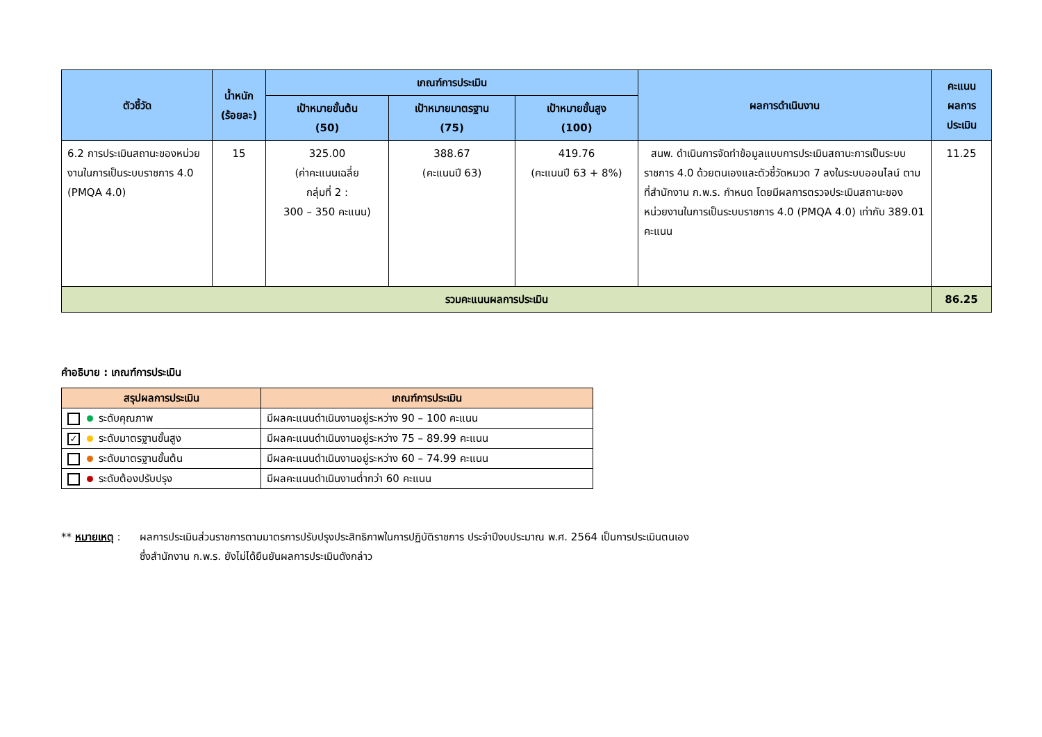| ตัวชี้วัด | น้ำหนัก (ร้อยละ) | เกณฑ์การประเมิน | | | ผลการดำเนินงาน | คะแนน ผลการ ประเมิน |
| --- | --- | --- | --- | --- | --- | --- |
| | | เป้าหมายขั้นต้น (50) | เป้าหมายมาตรฐาน (75) | เป้าหมายขั้นสูง (100) | | |
| 6.2 การประเมินสถานะของหน่วยงานในการเป็นระบบราชการ 4.0 (PMQA 4.0) | 15 | 325.00 (ค่าคะแนนเฉลี่ย กลุ่มที่ 2 : 300 – 350 คะแนน) | 388.67 (คะแนนปี 63) | 419.76 (คะแนนปี 63 + 8%) | สนพ. ดำเนินการจัดทำข้อมูลแบบการประเมินสถานะการเป็นระบบราชการ 4.0 ด้วยตนเองและตัวชี้วัดหมวด 7 ลงในระบบออนไลน์ ตามที่สำนักงาน ก.พ.ร. กำหนด โดยมีผลการตรวจประเมินสถานะของหน่วยงานในการเป็นระบบราชการ 4.0 (PMQA 4.0) เท่ากับ 389.01 คะแนน | 11.25 |
| รวมคะแนนผลการประเมิน | | | | | | 86.25 |
คำอธิบาย : เกณฑ์การประเมิน
| สรุปผลการประเมิน | เกณฑ์การประเมิน |
| --- | --- |
| ระดับคุณภาพ | มีผลคะแนนดำเนินงานอยู่ระหว่าง 90 – 100 คะแนน |
| ✓ ระดับมาตรฐานขั้นสูง | มีผลคะแนนดำเนินงานอยู่ระหว่าง 75 – 89.99 คะแนน |
| ระดับมาตรฐานขั้นต้น | มีผลคะแนนดำเนินงานอยู่ระหว่าง 60 – 74.99 คะแนน |
| ระดับต้องปรับปรุง | มีผลคะแนนดำเนินงานต่ำกว่า 60 คะแนน |
** หมายเหตุ :
ผลการประเมินส่วนราชการตามมาตรการปรับปรุงประสิทธิภาพในการปฏิบัติราชการ ประจำปีงบประมาณ พ.ศ. 2564 เป็นการประเมินตนเอง
ซึ่งสำนักงาน ก.พ.ร. ยังไม่ได้ยืนยันผลการประเมินดังกล่าว